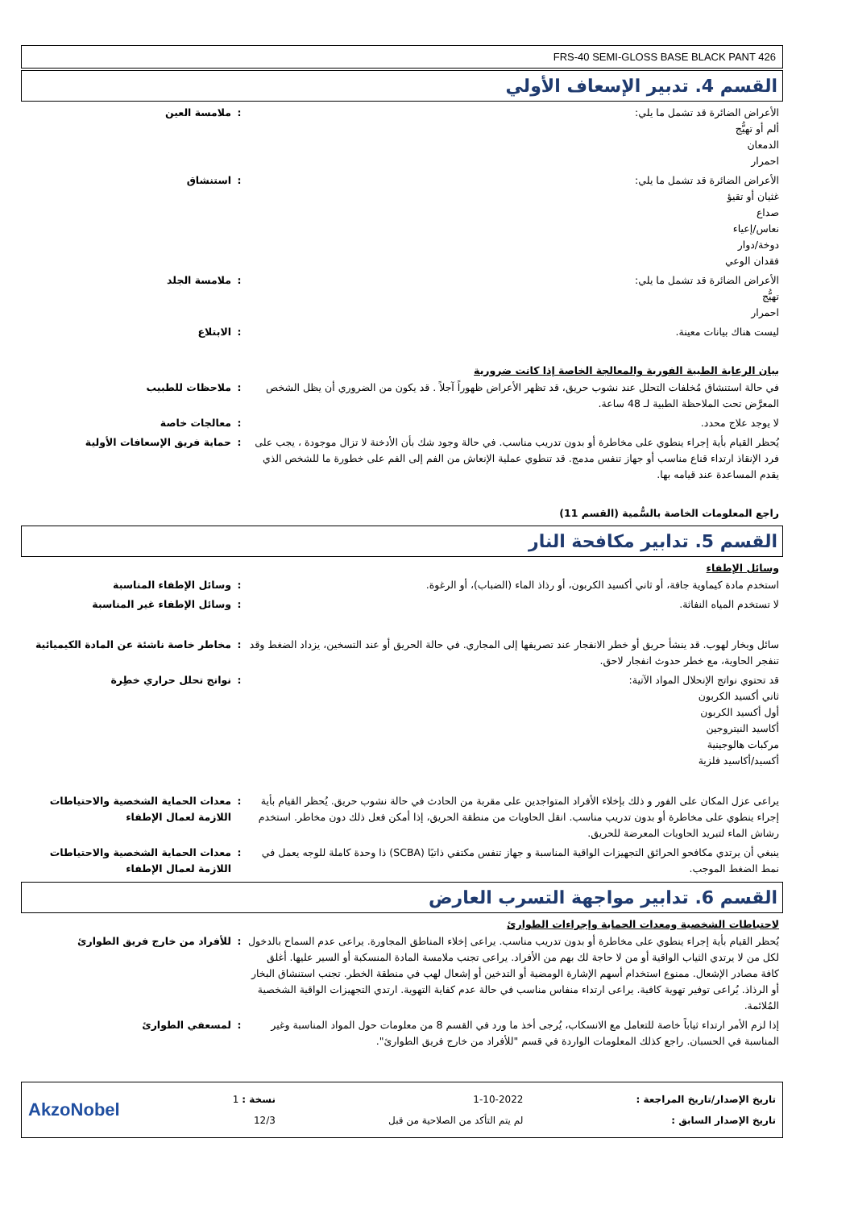FRS-40 SEMI-GLOSS BASE BLACK PANT 426
القسم 4. تدبير الإسعاف الأولي
الأعراض الضائرة قد تشمل ما يلي:
ألم أو تهيُّج
الدمعان
احمرار
: ملامسة العين
الأعراض الضائرة قد تشمل ما يلي:
غثيان أو تقيؤ
صداع
نعاس/إعياء
دوخة/دوار
فقدان الوعي
: استنشاق
الأعراض الضائرة قد تشمل ما يلي:
تهيُّج
احمرار
: ملامسة الجلد
ليست هناك بيانات معينة. : الابتلاع
بيان الرعاية الطبية الفورية والمعالجة الخاصة إذا كانت ضرورية
في حالة استنشاق مُخلفات التحلل عند نشوب حريق، قد تظهر الأعراض ظهوراً آجلاً . قد يكون من الضروري أن يظل الشخص المعرَّض تحت الملاحظة الطبية لـ 48 ساعة.
: ملاحظات للطبيب
لا يوجد علاج محدد. : معالجات خاصة
يُحظر القيام بأية إجراء ينطوي على مخاطرة أو بدون تدريب مناسب. في حالة وجود شك بأن الأدخنة لا تزال موجودة ، يجب على فرد الإنقاذ ارتداء قناع مناسب أو جهاز تنفس مدمج. قد تنطوي عملية الإنعاش من الفم إلى الفم على خطورة ما للشخص الذي يقدم المساعدة عند قيامه بها.
: حماية فريق الإسعافات الأولية
راجع المعلومات الخاصة بالسُّمية (القسم 11)
القسم 5. تدابير مكافحة النار
وسائل الإطفاء
استخدم مادة كيماوية جافة، أو ثاني أكسيد الكربون، أو رذاذ الماء (الضباب)، أو الرغوة. : وسائل الإطفاء المناسبة
لا تستخدم المياه النفاثة. : وسائل الإطفاء غير المناسبة
سائل وبخار لهوب. قد ينشأ حريق أو خطر الانفجار عند تصريفها إلى المجاري. في حالة الحريق أو عند التسخين، يزداد الضغط وقد تنفجر الحاوية، مع خطر حدوث انفجار لاحق.
: مخاطر خاصة ناشئة عن المادة الكيميائية
قد تحتوي نواتج الإنحلال المواد الآتية:
ثاني أكسيد الكربون
أول أكسيد الكربون
أكاسيد النيتروجين
مركبات هالوجينية
أكسيد/أكاسيد فلزية
: نواتج تحلل حراري خطِرة
يراعى عزل المكان على الفور و ذلك بإخلاء الأفراد المتواجدين على مقربة من الحادث في حالة نشوب حريق. يُحظر القيام بأية إجراء ينطوي على مخاطرة أو بدون تدريب مناسب. انقل الحاويات من منطقة الحريق، إذا أمكن فعل ذلك دون مخاطر. استخدم رشاش الماء لتبريد الحاويات المعرضة للحريق.
: معدات الحماية الشخصية والاحتياطات اللازمة لعمال الإطفاء
ينبغي أن يرتدي مكافحو الحرائق التجهيزات الواقية المناسبة و جهاز تنفس مكتفي ذاتيًا (SCBA) ذا وحدة كاملة للوجه يعمل في نمط الضغط الموجب.
: معدات الحماية الشخصية والاحتياطات اللازمة لعمال الإطفاء
القسم 6. تدابير مواجهة التسرب العارض
لاحتياطات الشخصية ومعدات الحماية وإجراءات الطوارئ
يُحظر القيام بأية إجراء ينطوي على مخاطرة أو بدون تدريب مناسب. يراعى إخلاء المناطق المجاورة. يراعى عدم السماح بالدخول لكل من لا يرتدي الثياب الواقية أو من لا حاجة لك بهم من الأفراد. يراعى تجنب ملامسة المادة المنسكبة أو السير عليها. أغلق كافة مصادر الإشعال. ممنوع استخدام أسهم الإشارة الومضية أو التدخين أو إشعال لهب في منطقة الخطر. تجنب استنشاق البخار أو الرذاذ. يُراعى توفير تهوية كافية. يراعى ارتداء منفاس مناسب في حالة عدم كفاية التهوية. ارتدي التجهيزات الواقية الشخصية المُلائمة.
: للأفراد من خارج فريق الطوارئ
إذا لزم الأمر ارتداء ثياباً خاصة للتعامل مع الانسكاب، يُرجى أخذ ما ورد في القسم 8 من معلومات حول المواد المناسبة وغير المناسبة في الحسبان. راجع كذلك المعلومات الواردة في قسم "للأفراد من خارج فريق الطوارئ".
: لمسعفي الطوارئ
AkzoNobel
نسخة : 1
12/3
1-10-2022
لم يتم التأكد من الصلاحية من قبل
تاريخ الإصدار/تاريخ المراجعة :
تاريخ الإصدار السابق :